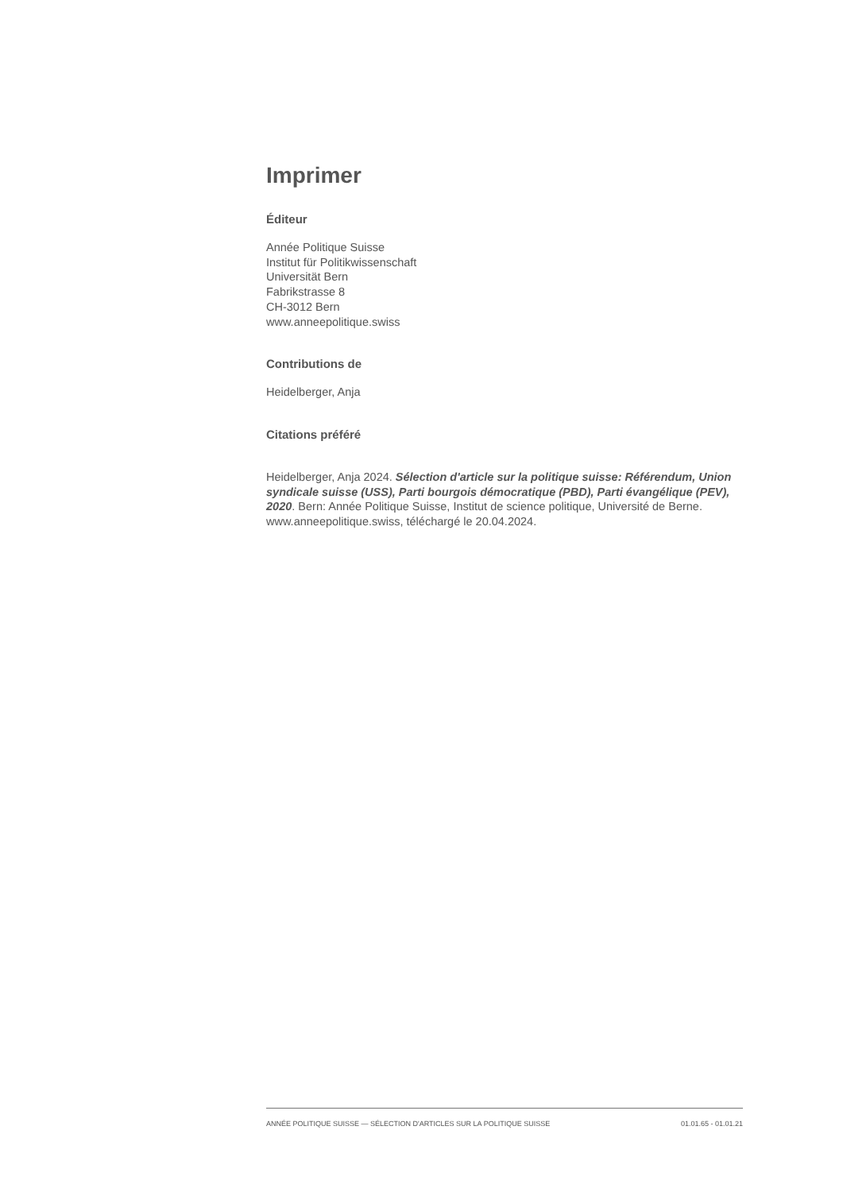Imprimer
Éditeur
Année Politique Suisse
Institut für Politikwissenschaft
Universität Bern
Fabrikstrasse 8
CH-3012 Bern
www.anneepolitique.swiss
Contributions de
Heidelberger, Anja
Citations préféré
Heidelberger, Anja 2024. Sélection d'article sur la politique suisse: Référendum, Union syndicale suisse (USS), Parti bourgois démocratique (PBD), Parti évangélique (PEV), 2020. Bern: Année Politique Suisse, Institut de science politique, Université de Berne. www.anneepolitique.swiss, téléchargé le 20.04.2024.
ANNÉE POLITIQUE SUISSE — SÉLECTION D'ARTICLES SUR LA POLITIQUE SUISSE 01.01.65 - 01.01.21